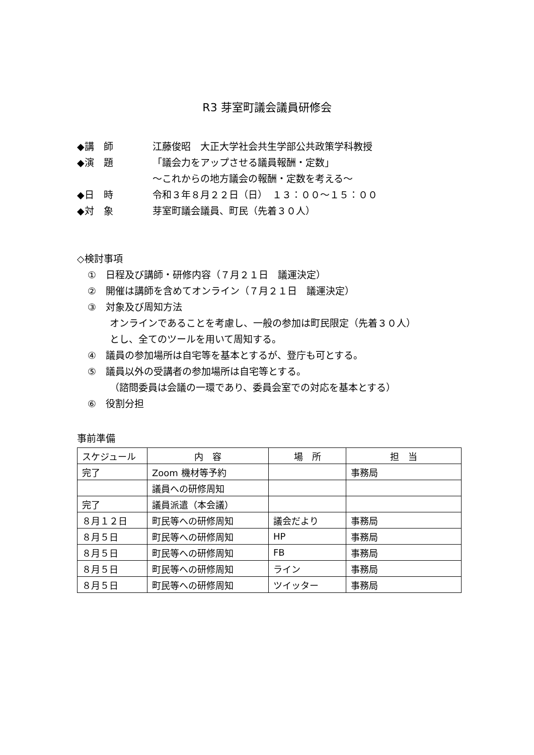R3 芽室町議会議員研修会
◆講　師 江藤俊昭　大正大学社会共生学部公共政策学科教授
◆演　題 「議会力をアップさせる議員報酬・定数」
～これからの地方議会の報酬・定数を考える～
◆日　時 令和３年８月２２日（日）　１３：００～１５：００
◆対　象 芽室町議会議員、町民（先着３０人）
◇検討事項
①　日程及び講師・研修内容（７月２１日　議運決定）
②　開催は講師を含めてオンライン（７月２１日　議運決定）
③　対象及び周知方法
オンラインであることを考慮し、一般の参加は町民限定（先着３０人）
とし、全てのツールを用いて周知する。
④　議員の参加場所は自宅等を基本とするが、登庁も可とする。
⑤　議員以外の受講者の参加場所は自宅等とする。
（諮問委員は会議の一環であり、委員会室での対応を基本とする）
⑥　役割分担
事前準備
| スケジュール | 内 容 | 場 所 | 担 当 |
| 完了 | Zoom 機材等予約 | | 事務局 |
| | 議員への研修周知 | | |
| 完了 | 議員派遣（本会議） | | |
| ８月１２日 | 町民等への研修周知 | 議会だより | 事務局 |
| ８月５日 | 町民等への研修周知 | HP | 事務局 |
| ８月５日 | 町民等への研修周知 | FB | 事務局 |
| ８月５日 | 町民等への研修周知 | ライン | 事務局 |
| ８月５日 | 町民等への研修周知 | ツイッター | 事務局 |